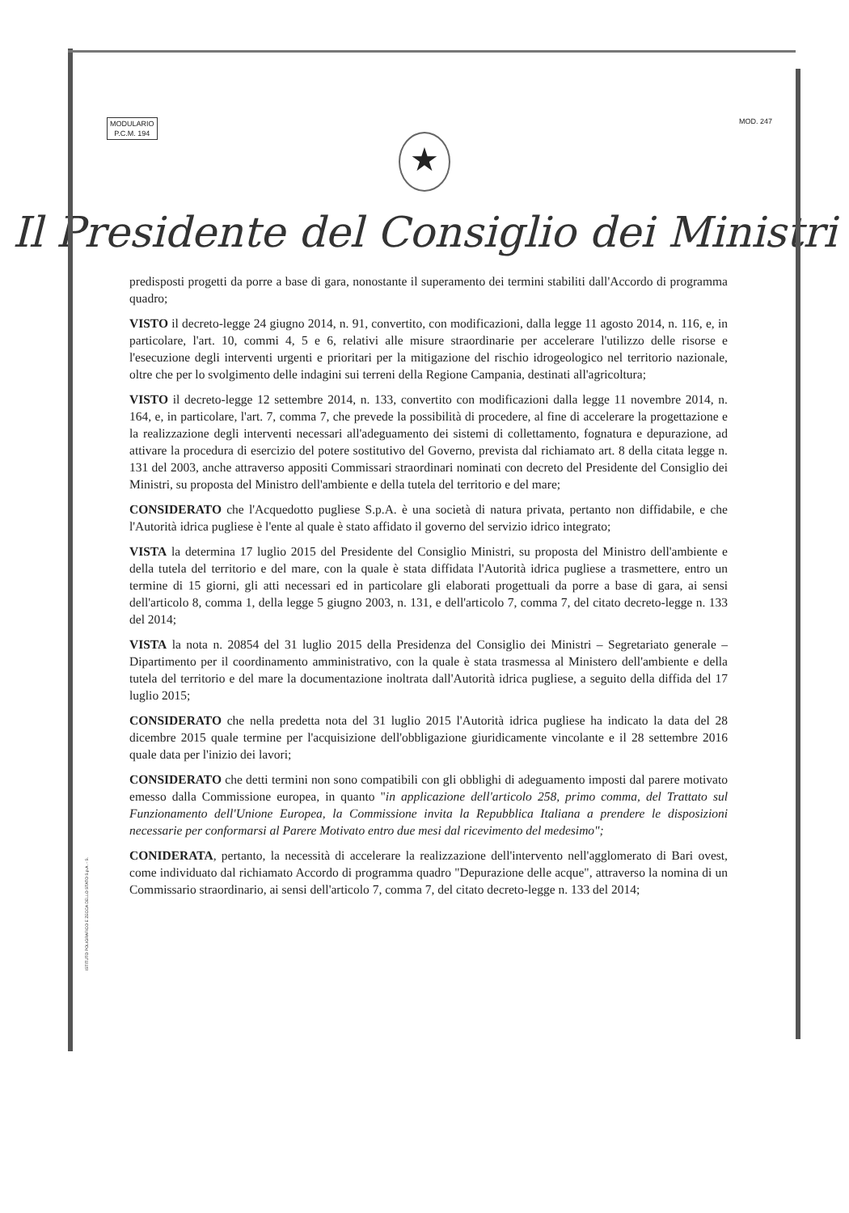MODULARIO
P.C.M. 194
MOD. 247
★
Il Presidente del Consiglio dei Ministri
predisposti progetti da porre a base di gara, nonostante il superamento dei termini stabiliti dall'Accordo di programma quadro;
VISTO il decreto-legge 24 giugno 2014, n. 91, convertito, con modificazioni, dalla legge 11 agosto 2014, n. 116, e, in particolare, l'art. 10, commi 4, 5 e 6, relativi alle misure straordinarie per accelerare l'utilizzo delle risorse e l'esecuzione degli interventi urgenti e prioritari per la mitigazione del rischio idrogeologico nel territorio nazionale, oltre che per lo svolgimento delle indagini sui terreni della Regione Campania, destinati all'agricoltura;
VISTO il decreto-legge 12 settembre 2014, n. 133, convertito con modificazioni dalla legge 11 novembre 2014, n. 164, e, in particolare, l'art. 7, comma 7, che prevede la possibilità di procedere, al fine di accelerare la progettazione e la realizzazione degli interventi necessari all'adeguamento dei sistemi di collettamento, fognatura e depurazione, ad attivare la procedura di esercizio del potere sostitutivo del Governo, prevista dal richiamato art. 8 della citata legge n. 131 del 2003, anche attraverso appositi Commissari straordinari nominati con decreto del Presidente del Consiglio dei Ministri, su proposta del Ministro dell'ambiente e della tutela del territorio e del mare;
CONSIDERATO che l'Acquedotto pugliese S.p.A. è una società di natura privata, pertanto non diffidabile, e che l'Autorità idrica pugliese è l'ente al quale è stato affidato il governo del servizio idrico integrato;
VISTA la determina 17 luglio 2015 del Presidente del Consiglio Ministri, su proposta del Ministro dell'ambiente e della tutela del territorio e del mare, con la quale è stata diffidata l'Autorità idrica pugliese a trasmettere, entro un termine di 15 giorni, gli atti necessari ed in particolare gli elaborati progettuali da porre a base di gara, ai sensi dell'articolo 8, comma 1, della legge 5 giugno 2003, n. 131, e dell'articolo 7, comma 7, del citato decreto-legge n. 133 del 2014;
VISTA la nota n. 20854 del 31 luglio 2015 della Presidenza del Consiglio dei Ministri – Segretariato generale – Dipartimento per il coordinamento amministrativo, con la quale è stata trasmessa al Ministero dell'ambiente e della tutela del territorio e del mare la documentazione inoltrata dall'Autorità idrica pugliese, a seguito della diffida del 17 luglio 2015;
CONSIDERATO che nella predetta nota del 31 luglio 2015 l'Autorità idrica pugliese ha indicato la data del 28 dicembre 2015 quale termine per l'acquisizione dell'obbligazione giuridicamente vincolante e il 28 settembre 2016 quale data per l'inizio dei lavori;
CONSIDERATO che detti termini non sono compatibili con gli obblighi di adeguamento imposti dal parere motivato emesso dalla Commissione europea, in quanto "in applicazione dell'articolo 258, primo comma, del Trattato sul Funzionamento dell'Unione Europea, la Commissione invita la Repubblica Italiana a prendere le disposizioni necessarie per conformarsi al Parere Motivato entro due mesi dal ricevimento del medesimo";
CONIDERATA, pertanto, la necessità di accelerare la realizzazione dell'intervento nell'agglomerato di Bari ovest, come individuato dal richiamato Accordo di programma quadro "Depurazione delle acque", attraverso la nomina di un Commissario straordinario, ai sensi dell'articolo 7, comma 7, del citato decreto-legge n. 133 del 2014;
ISTITUTO POLIGRAFICO E ZECCA DELLO STATO S.p.A. - S.